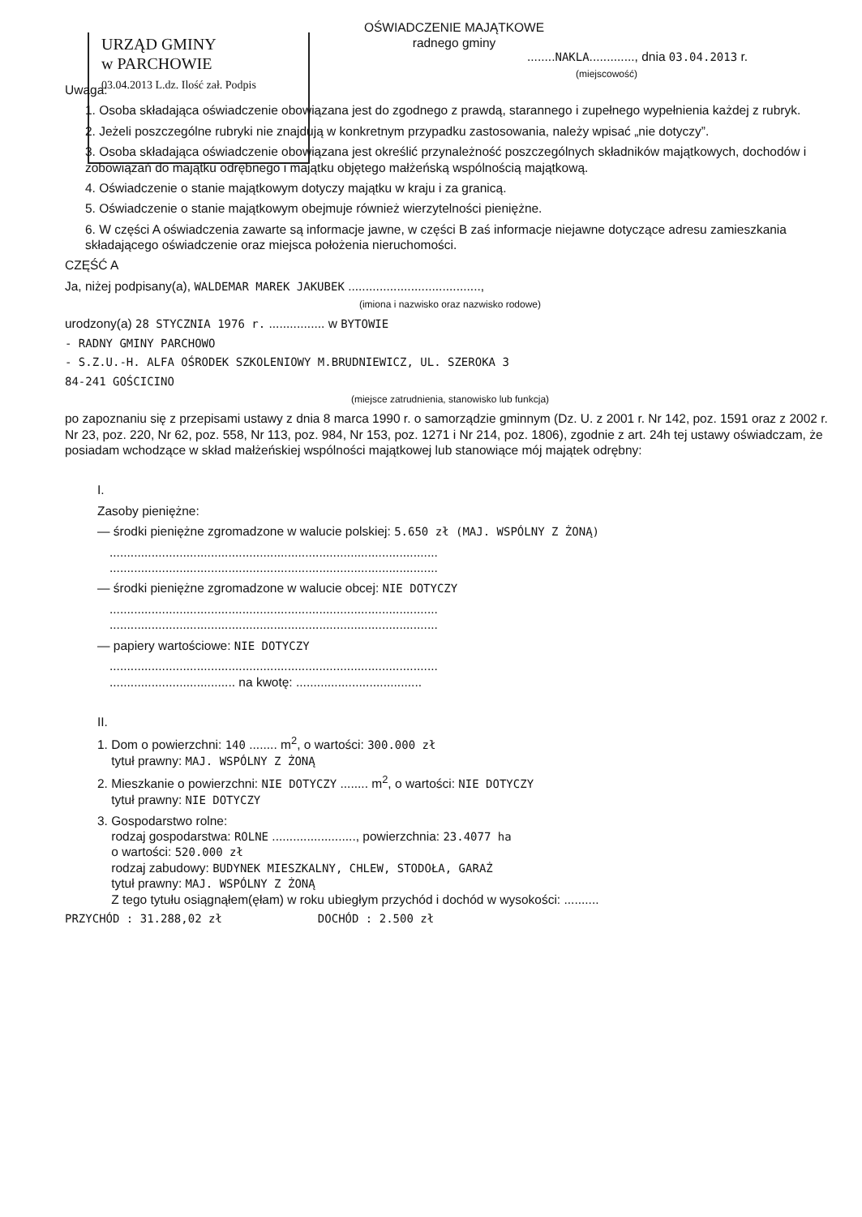URZĄD GMINY
w PARCHOWIE
03.04.2013 L.dz. Ilość zał. Podpis
OŚWIADCZENIE MAJĄTKOWE
radnego gminy
........NAKLA............., dnia 03.04.2013 r.
(miejscowość)
Uwaga:
1. Osoba składająca oświadczenie obowiązana jest do zgodnego z prawdą, starannego i zupełnego wypełnienia każdej z rubryk.
2. Jeżeli poszczególne rubryki nie znajdują w konkretnym przypadku zastosowania, należy wpisać „nie dotyczy”.
3. Osoba składająca oświadczenie obowiązana jest określić przynależność poszczególnych składników majątkowych, dochodów i zobowiązań do majątku odrębnego i majątku objętego małżeńską wspólnością majątkową.
4. Oświadczenie o stanie majątkowym dotyczy majątku w kraju i za granicą.
5. Oświadczenie o stanie majątkowym obejmuje również wierzytelności pieniężne.
6. W części A oświadczenia zawarte są informacje jawne, w części B zaś informacje niejawne dotyczące adresu zamieszkania składającego oświadczenie oraz miejsca położenia nieruchomości.
CZĘŚĆ A
Ja, niżej podpisany(a), WALDEMAR MAREK JAKUBEK ......................................,
(imiona i nazwisko oraz nazwisko rodowe)
urodzony(a) 28 STYCZNIA 1976 r. ................ w BYTOWIE
- RADNY GMINY PARCHOWO
- S.Z.U.-H. ALFA OŚRODEK SZKOLENIOWY M.BRUDNIEWICZ, UL. SZEROKA 3
84-241 GOŚCICINO
(miejsce zatrudnienia, stanowisko lub funkcja)
po zapoznaniu się z przepisami ustawy z dnia 8 marca 1990 r. o samorządzie gminnym (Dz. U. z 2001 r. Nr 142, poz. 1591 oraz z 2002 r. Nr 23, poz. 220, Nr 62, poz. 558, Nr 113, poz. 984, Nr 153, poz. 1271 i Nr 214, poz. 1806), zgodnie z art. 24h tej ustawy oświadczam, że posiadam wchodzące w skład małżeńskiej wspólności majątkowej lub stanowiące mój majątek odrębny:
I.
Zasoby pieniężne:
— środki pieniężne zgromadzone w walucie polskiej: 5.650 zł (MAJ. WSPÓLNY Z ŻONĄ)
..............................................................................................
..............................................................................................
— środki pieniężne zgromadzone w walucie obcej: NIE DOTYCZY
..............................................................................................
..............................................................................................
— papiery wartościowe: NIE DOTYCZY
..............................................................................................
.................................... na kwotę: ....................................
II.
1. Dom o powierzchni: 140 ........ m<sup>2</sup>, o wartości: 300.000 zł
tytuł prawny: MAJ. WSPÓLNY Z ŻONĄ
2. Mieszkanie o powierzchni: NIE DOTYCZY ........ m<sup>2</sup>, o wartości: NIE DOTYCZY
tytuł prawny: NIE DOTYCZY
3. Gospodarstwo rolne:
rodzaj gospodarstwa: ROLNE ........................, powierzchnia: 23.4077 ha
o wartości: 520.000 zł
rodzaj zabudowy: BUDYNEK MIESZKALNY, CHLEW, STODOŁA, GARAŻ
tytuł prawny: MAJ. WSPÓLNY Z ŻONĄ
Z tego tytułu osiągnąłem(ęłam) w roku ubiegłym przychód i dochód w wysokości: ..........
PRZYCHÓD : 31.288,02 zł DOCHÓD : 2.500 zł